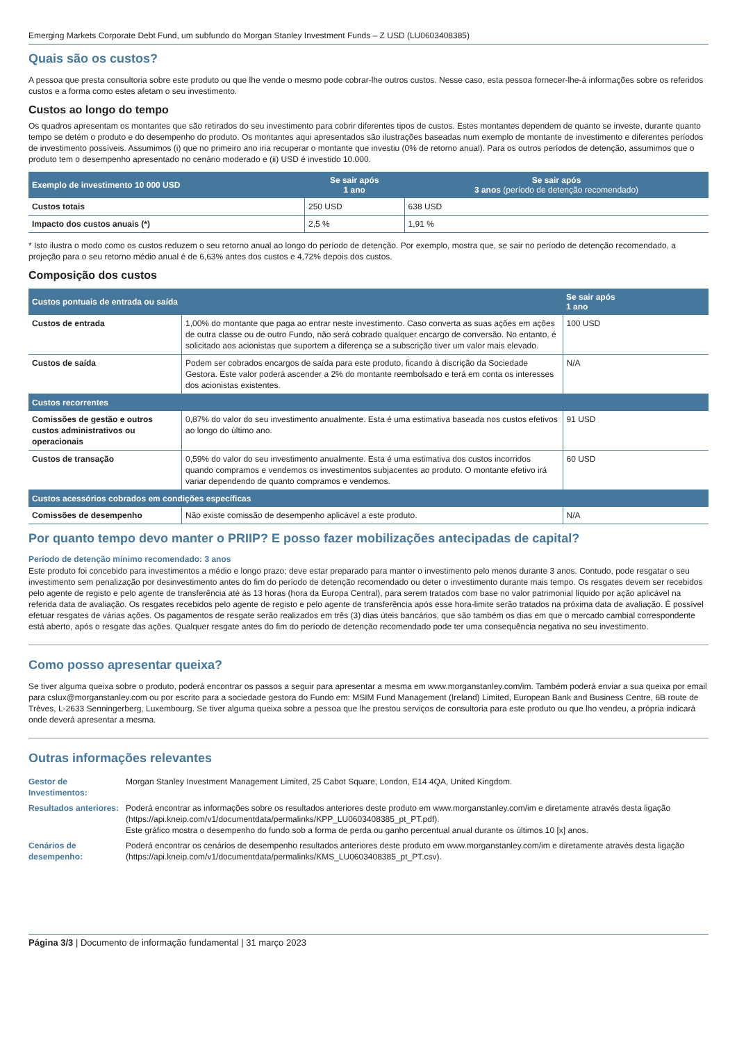Emerging Markets Corporate Debt Fund, um subfundo do Morgan Stanley Investment Funds – Z USD (LU0603408385)
Quais são os custos?
A pessoa que presta consultoria sobre este produto ou que lhe vende o mesmo pode cobrar-lhe outros custos. Nesse caso, esta pessoa fornecer-lhe-á informações sobre os referidos custos e a forma como estes afetam o seu investimento.
Custos ao longo do tempo
Os quadros apresentam os montantes que são retirados do seu investimento para cobrir diferentes tipos de custos. Estes montantes dependem de quanto se investe, durante quanto tempo se detém o produto e do desempenho do produto. Os montantes aqui apresentados são ilustrações baseadas num exemplo de montante de investimento e diferentes períodos de investimento possíveis. Assumimos (i) que no primeiro ano iria recuperar o montante que investiu (0% de retorno anual). Para os outros períodos de detenção, assumimos que o produto tem o desempenho apresentado no cenário moderado e (ii) USD é investido 10.000.
| Exemplo de investimento 10 000 USD | Se sair após 1 ano | Se sair após 3 anos (período de detenção recomendado) |
| --- | --- | --- |
| Custos totais | 250 USD | 638 USD |
| Impacto dos custos anuais (*) | 2,5 % | 1,91 % |
* Isto ilustra o modo como os custos reduzem o seu retorno anual ao longo do período de detenção. Por exemplo, mostra que, se sair no período de detenção recomendado, a projeção para o seu retorno médio anual é de 6,63% antes dos custos e 4,72% depois dos custos.
Composição dos custos
| Custos pontuais de entrada ou saída | | Se sair após 1 ano |
| --- | --- | --- |
| Custos de entrada | 1,00% do montante que paga ao entrar neste investimento. Caso converta as suas ações em ações de outra classe ou de outro Fundo, não será cobrado qualquer encargo de conversão. No entanto, é solicitado aos acionistas que suportem a diferença se a subscrição tiver um valor mais elevado. | 100 USD |
| Custos de saída | Podem ser cobrados encargos de saída para este produto, ficando à discrição da Sociedade Gestora. Este valor poderá ascender a 2% do montante reembolsado e terá em conta os interesses dos acionistas existentes. | N/A |
| Custos recorrentes | | |
| Comissões de gestão e outros custos administrativos ou operacionais | 0,87% do valor do seu investimento anualmente. Esta é uma estimativa baseada nos custos efetivos ao longo do último ano. | 91 USD |
| Custos de transação | 0,59% do valor do seu investimento anualmente. Esta é uma estimativa dos custos incorridos quando compramos e vendemos os investimentos subjacentes ao produto. O montante efetivo irá variar dependendo de quanto compramos e vendemos. | 60 USD |
| Custos acessórios cobrados em condições específicas | | |
| Comissões de desempenho | Não existe comissão de desempenho aplicável a este produto. | N/A |
Por quanto tempo devo manter o PRIIP? E posso fazer mobilizações antecipadas de capital?
Período de detenção mínimo recomendado: 3 anos
Este produto foi concebido para investimentos a médio e longo prazo; deve estar preparado para manter o investimento pelo menos durante 3 anos. Contudo, pode resgatar o seu investimento sem penalização por desinvestimento antes do fim do período de detenção recomendado ou deter o investimento durante mais tempo. Os resgates devem ser recebidos pelo agente de registo e pelo agente de transferência até às 13 horas (hora da Europa Central), para serem tratados com base no valor patrimonial líquido por ação aplicável na referida data de avaliação. Os resgates recebidos pelo agente de registo e pelo agente de transferência após esse hora-limite serão tratados na próxima data de avaliação. É possível efetuar resgates de várias ações. Os pagamentos de resgate serão realizados em três (3) dias úteis bancários, que são também os dias em que o mercado cambial correspondente está aberto, após o resgate das ações. Qualquer resgate antes do fim do período de detenção recomendado pode ter uma consequência negativa no seu investimento.
Como posso apresentar queixa?
Se tiver alguma queixa sobre o produto, poderá encontrar os passos a seguir para apresentar a mesma em www.morganstanley.com/im. Também poderá enviar a sua queixa por email para cslux@morganstanley.com ou por escrito para a sociedade gestora do Fundo em: MSIM Fund Management (Ireland) Limited, European Bank and Business Centre, 6B route de Trèves, L-2633 Senningerberg, Luxembourg. Se tiver alguma queixa sobre a pessoa que lhe prestou serviços de consultoria para este produto ou que lho vendeu, a própria indicará onde deverá apresentar a mesma.
Outras informações relevantes
| Gestor de Investimentos: | Morgan Stanley Investment Management Limited, 25 Cabot Square, London, E14 4QA, United Kingdom. |
| Resultados anteriores: | Poderá encontrar as informações sobre os resultados anteriores deste produto em www.morganstanley.com/im e diretamente através desta ligação (https://api.kneip.com/v1/documentdata/permalinks/KPP_LU0603408385_pt_PT.pdf). Este gráfico mostra o desempenho do fundo sob a forma de perda ou ganho percentual anual durante os últimos 10 [x] anos. |
| Cenários de desempenho: | Poderá encontrar os cenários de desempenho resultados anteriores deste produto em www.morganstanley.com/im e diretamente através desta ligação (https://api.kneip.com/v1/documentdata/permalinks/KMS_LU0603408385_pt_PT.csv). |
Página 3/3 | Documento de informação fundamental | 31 março 2023